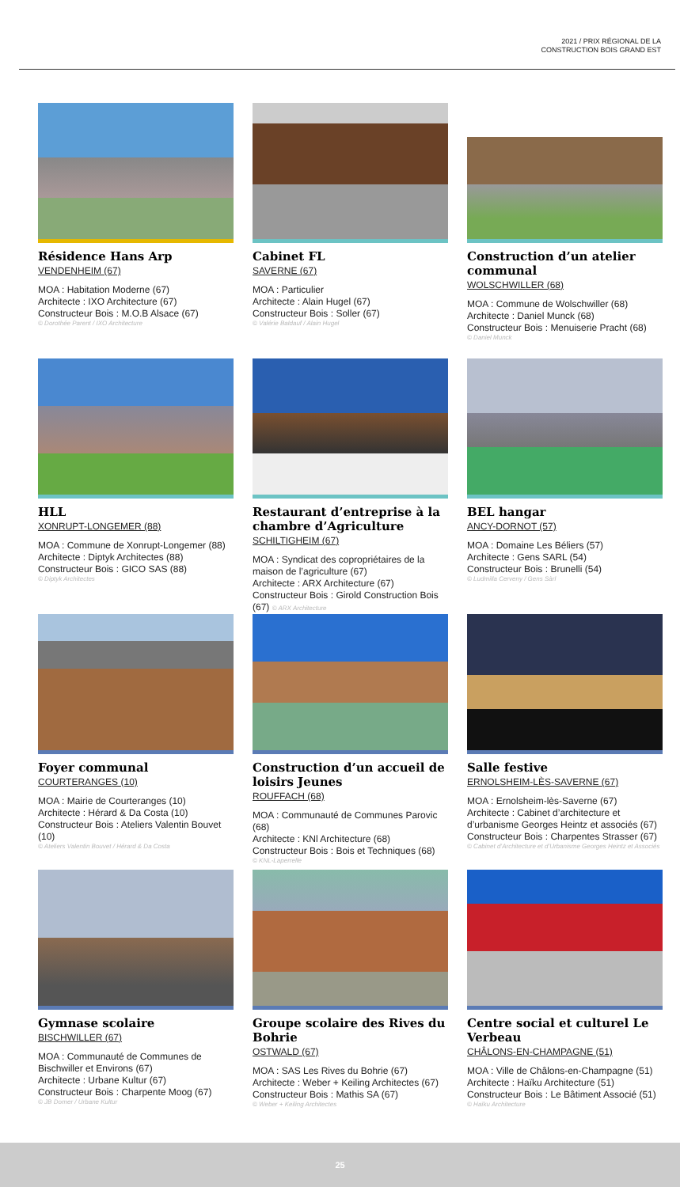2021 / PRIX RÉGIONAL DE LA
CONSTRUCTION BOIS GRAND EST
Résidence Hans Arp
VENDENHEIM (67)
MOA : Habitation Moderne (67)
Architecte : IXO Architecture (67)
Constructeur Bois : M.O.B Alsace (67)
© Dorothée Parent / IXO Architecture
Cabinet FL
SAVERNE (67)
MOA : Particulier
Architecte : Alain Hugel (67)
Constructeur Bois : Soller (67)
© Valérie Baldauf / Alain Hugel
Construction d’un atelier communal
WOLSCHWILLER (68)
MOA : Commune de Wolschwiller (68)
Architecte : Daniel Munck (68)
Constructeur Bois : Menuiserie Pracht (68)
© Daniel Munck
HLL
XONRUPT-LONGEMER (88)
MOA : Commune de Xonrupt-Longemer (88)
Architecte : Diptyk Architectes (88)
Constructeur Bois : GICO SAS (88)
© Diptyk Architectes
Restaurant d’entreprise à la chambre d’Agriculture
SCHILTIGHEIM (67)
MOA : Syndicat des copropriétaires de la maison de l’agriculture (67)
Architecte : ARX Architecture (67)
Constructeur Bois : Girold Construction Bois (67) © ARX Architecture
BEL hangar
ANCY-DORNOT (57)
MOA : Domaine Les Béliers (57)
Architecte : Gens SARL (54)
Constructeur Bois : Brunelli (54)
© Ludmilla Cerveny / Gens Sàrl
Foyer communal
COURTERANGES (10)
MOA : Mairie de Courteranges (10)
Architecte : Hérard & Da Costa (10)
Constructeur Bois : Ateliers Valentin Bouvet (10)
© Ateliers Valentin Bouvet / Hérard & Da Costa
Construction d’un accueil de loisirs Jeunes
ROUFFACH (68)
MOA : Communauté de Communes Parovic (68)
Architecte : KNl Architecture (68)
Constructeur Bois : Bois et Techniques (68)
© KNL-Laperrelle
Salle festive
ERNOLSHEIM-LÈS-SAVERNE (67)
MOA : Ernolsheim-lès-Saverne (67)
Architecte : Cabinet d’architecture et d’urbanisme Georges Heintz et associés (67)
Constructeur Bois : Charpentes Strasser (67)
© Cabinet d’Architecture et d’Urbanisme Georges Heintz et Associés
Gymnase scolaire
BISCHWILLER (67)
MOA : Communauté de Communes de Bischwiller et Environs (67)
Architecte : Urbane Kultur (67)
Constructeur Bois : Charpente Moog (67)
© JB Dorner / Urbane Kultur
Groupe scolaire des Rives du Bohrie
OSTWALD (67)
MOA : SAS Les Rives du Bohrie (67)
Architecte : Weber + Keiling Architectes (67)
Constructeur Bois : Mathis SA (67)
© Weber + Keiling Architectes
Centre social et culturel Le Verbeau
CHÂLONS-EN-CHAMPAGNE (51)
MOA : Ville de Châlons-en-Champagne (51)
Architecte : Haïku Architecture (51)
Constructeur Bois : Le Bâtiment Associé (51)
© Haïku Architecture
25